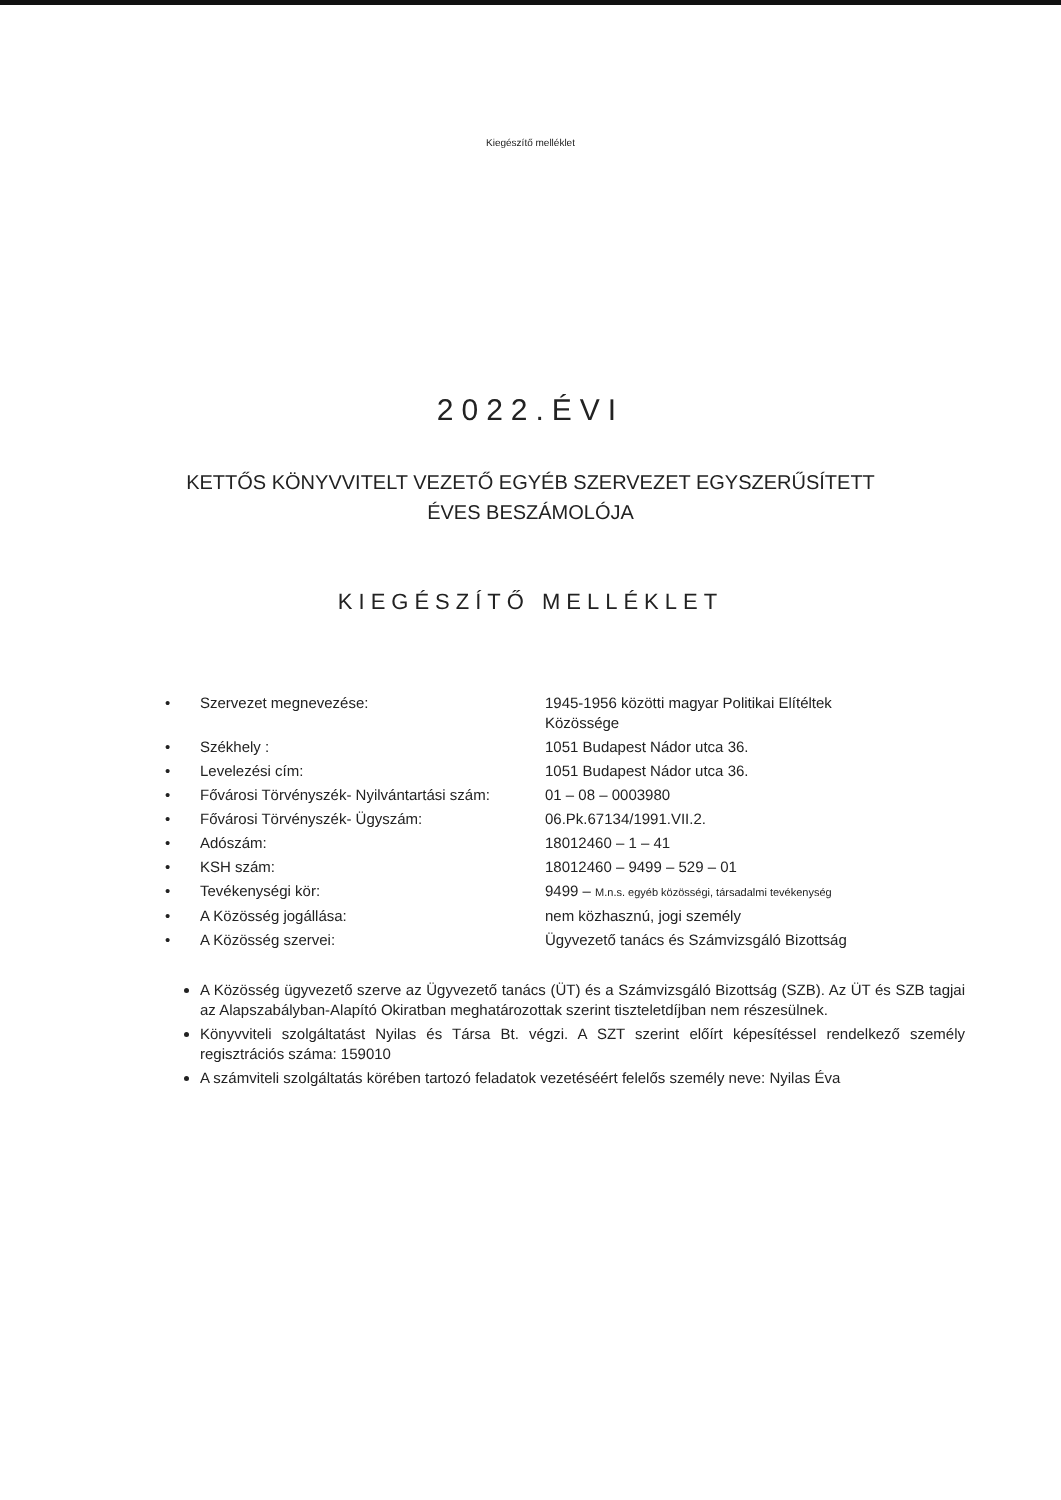Kiegészítő melléklet
2022.ÉVI
KETTŐS KÖNYVVITELT VEZETŐ EGYÉB SZERVEZET EGYSZERŰSÍTETT
ÉVES BESZÁMOLÓJA
KIEGÉSZÍTŐ MELLÉKLET
| • | Szervezet megnevezése: | 1945-1956 közötti magyar Politikai Elítéltek Közössége |
| • | Székhely : | 1051 Budapest Nádor utca 36. |
| • | Levelezési cím: | 1051 Budapest Nádor utca 36. |
| • | Fővárosi Törvényszék- Nyilvántartási szám: | 01 – 08 – 0003980 |
| • | Fővárosi Törvényszék- Ügyszám: | 06.Pk.67134/1991.VII.2. |
| • | Adószám: | 18012460 – 1 – 41 |
| • | KSH szám: | 18012460 – 9499 – 529 – 01 |
| • | Tevékenységi kör: | 9499 – M.n.s. egyéb közösségi, társadalmi tevékenység |
| • | A Közösség jogállása: | nem közhasznú, jogi személy |
| • | A Közösség szervei: | Ügyvezető tanács és Számvizsgáló Bizottság |
A Közösség ügyvezető szerve az Ügyvezető tanács (ÜT) és a Számvizsgáló Bizottság (SZB). Az ÜT és SZB tagjai az Alapszabályban-Alapító Okiratban meghatározottak szerint tiszteletdíjban nem részesülnek.
Könyvviteli szolgáltatást Nyilas és Társa Bt. végzi. A SZT szerint előírt képesítéssel rendelkező személy regisztrációs száma: 159010
A számviteli szolgáltatás körében tartozó feladatok vezetéséért felelős személy neve: Nyilas Éva